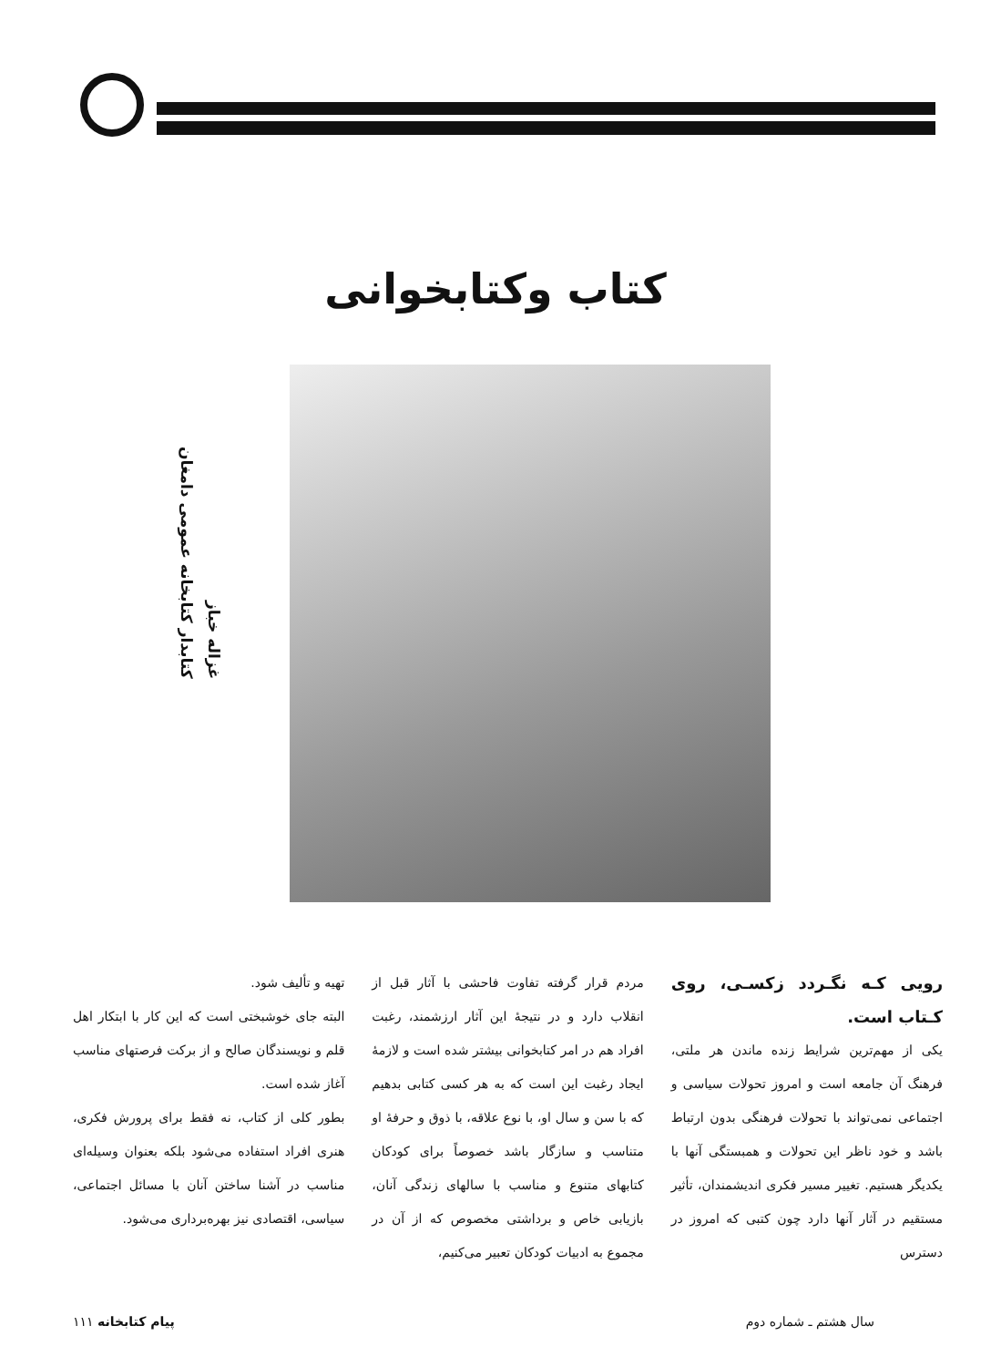کتاب وکتابخوانی
غزاله خباز
کتابدار کتابخانه عمومی دامغان
رویی کـه نگـردد زکسـی، روی کـتاب است.
یکی از مهم‌ترین شرایط زنده ماندن هر ملتی، فرهنگ آن جامعه است و امروز تحولات سیاسی و اجتماعی نمی‌تواند با تحولات فرهنگی بدون ارتباط باشد و خود ناظر این تحولات و همبستگی آنها با یکدیگر هستیم. تغییر مسیر فکری اندیشمندان، تأثیر مستقیم در آثار آنها دارد چون کتبی که امروز در دسترس
مردم قرار گرفته تفاوت فاحشی با آثار قبل از انقلاب دارد و در نتیجهٔ این آثار ارزشمند، رغبت افراد هم در امر کتابخوانی بیشتر شده است و لازمهٔ ایجاد رغبت این است که به هر کسی کتابی بدهیم که با سن و سال او، با نوع علاقه، با ذوق و حرفهٔ او متناسب و سازگار باشد خصوصاً برای کودکان کتابهای متنوع و مناسب با سالهای زندگی آنان، بازیابی خاص و برداشتی مخصوص که از آن در مجموع به ادبیات کودکان تعبیر می‌کنیم،
تهیه و تألیف شود.
البته جای خوشبختی است که این کار با ابتکار اهل قلم و نویسندگان صالح و از برکت فرصتهای مناسب آغاز شده است.
بطور کلی از کتاب، نه فقط برای پرورش فکری، هنری افراد استفاده می‌شود بلکه بعنوان وسیله‌ای مناسب در آشنا ساختن آنان با مسائل اجتماعی، سیاسی، اقتصادی نیز بهره‌برداری می‌شود.
سال هشتم ـ شماره دوم پیام کتابخانه ۱۱۱